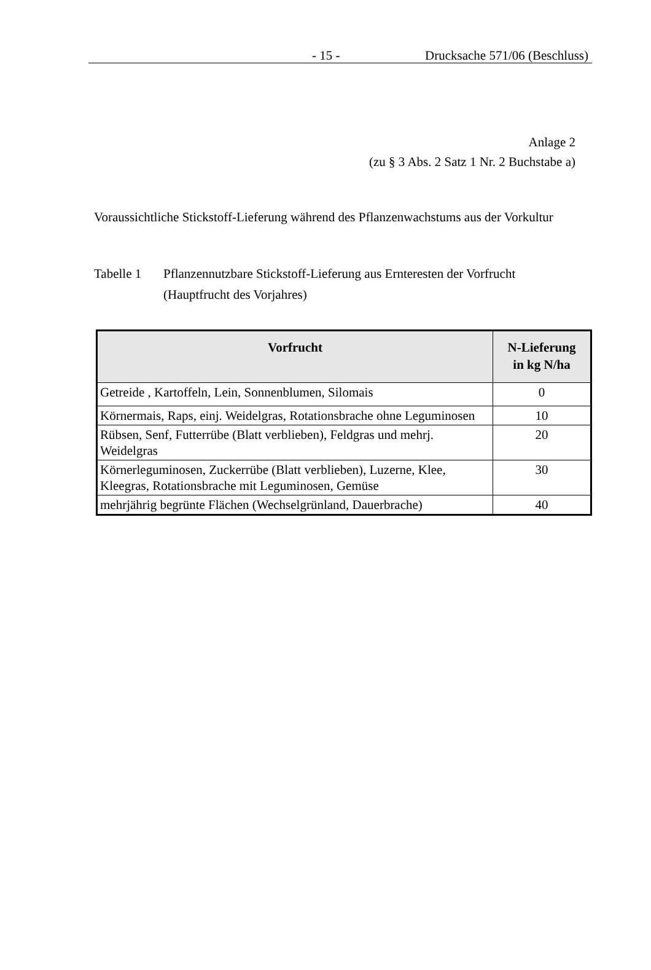- 15 - Drucksache 571/06 (Beschluss)
Anlage 2
(zu § 3 Abs. 2 Satz 1 Nr. 2 Buchstabe a)
Voraussichtliche Stickstoff-Lieferung während des Pflanzenwachstums aus der Vorkultur
Tabelle 1 Pflanzennutzbare Stickstoff-Lieferung aus Ernteresten der Vorfrucht
(Hauptfrucht des Vorjahres)
| Vorfrucht | N-Lieferung in kg N/ha |
| --- | --- |
| Getreide , Kartoffeln, Lein, Sonnenblumen, Silomais | 0 |
| Körnermais, Raps, einj. Weidelgras, Rotationsbrache ohne Leguminosen | 10 |
| Rübsen, Senf, Futterrübe (Blatt verblieben), Feldgras und mehrj. Weidelgras | 20 |
| Körnerleguminosen, Zuckerrübe (Blatt verblieben), Luzerne, Klee, Kleegras, Rotationsbrache mit Leguminosen, Gemüse | 30 |
| mehrjährig begrünte Flächen (Wechselgrünland, Dauerbrache) | 40 |